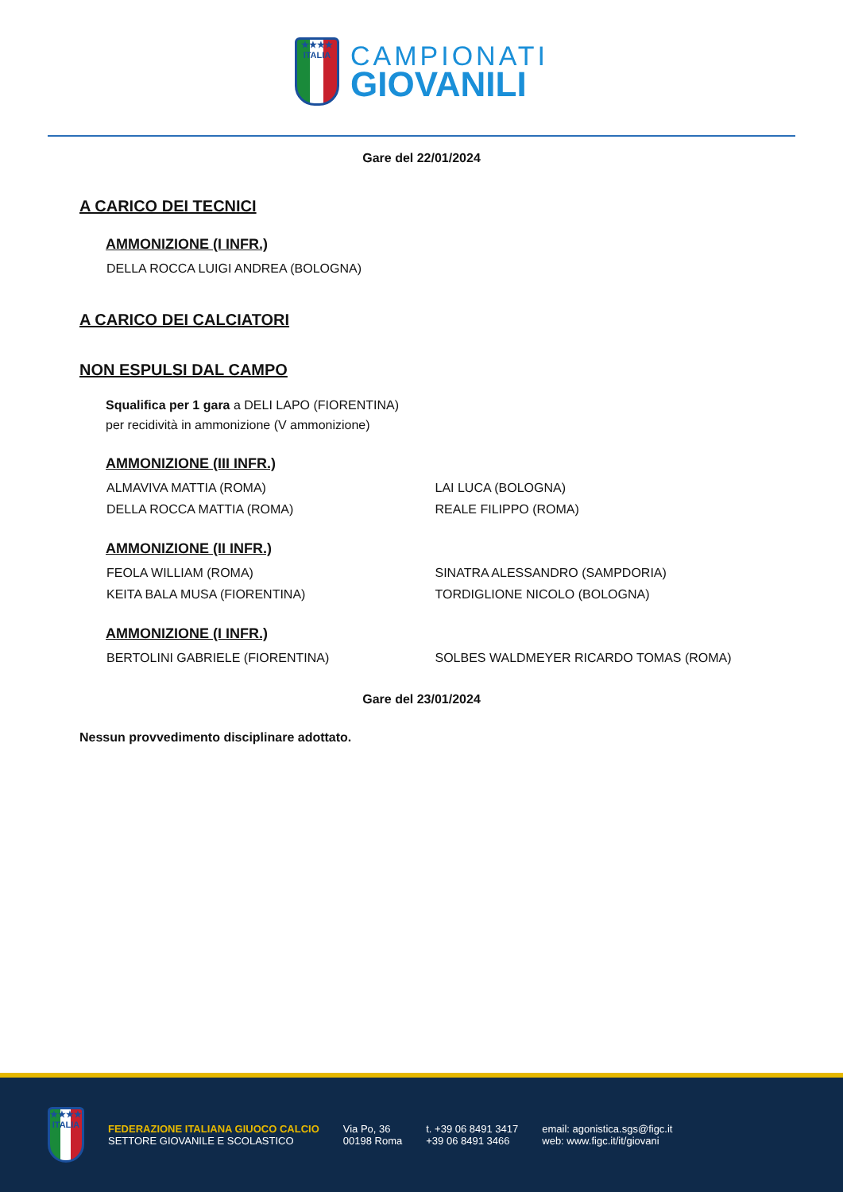★★★★
ITALIA
CAMPIONATI
GIOVANILI
Gare del 22/01/2024
A CARICO DEI TECNICI
AMMONIZIONE (I INFR.)
DELLA ROCCA LUIGI ANDREA (BOLOGNA)
A CARICO DEI CALCIATORI
NON ESPULSI DAL CAMPO
Squalifica per 1 gara a DELI LAPO (FIORENTINA)
per recidività in ammonizione (V ammonizione)
AMMONIZIONE (III INFR.)
ALMAVIVA MATTIA (ROMA) LAI LUCA (BOLOGNA)
DELLA ROCCA MATTIA (ROMA) REALE FILIPPO (ROMA)
AMMONIZIONE (II INFR.)
FEOLA WILLIAM (ROMA) SINATRA ALESSANDRO (SAMPDORIA)
KEITA BALA MUSA (FIORENTINA) TORDIGLIONE NICOLO (BOLOGNA)
AMMONIZIONE (I INFR.)
BERTOLINI GABRIELE (FIORENTINA) SOLBES WALDMEYER RICARDO TOMAS (ROMA)
Gare del 23/01/2024
Nessun provvedimento disciplinare adottato.
★★★★
ITALIA
FEDERAZIONE ITALIANA GIUOCO CALCIO
SETTORE GIOVANILE E SCOLASTICO
Via Po, 36
00198 Roma
t. +39 06 8491 3417
+39 06 8491 3466
email: agonistica.sgs@figc.it
web: www.figc.it/it/giovani